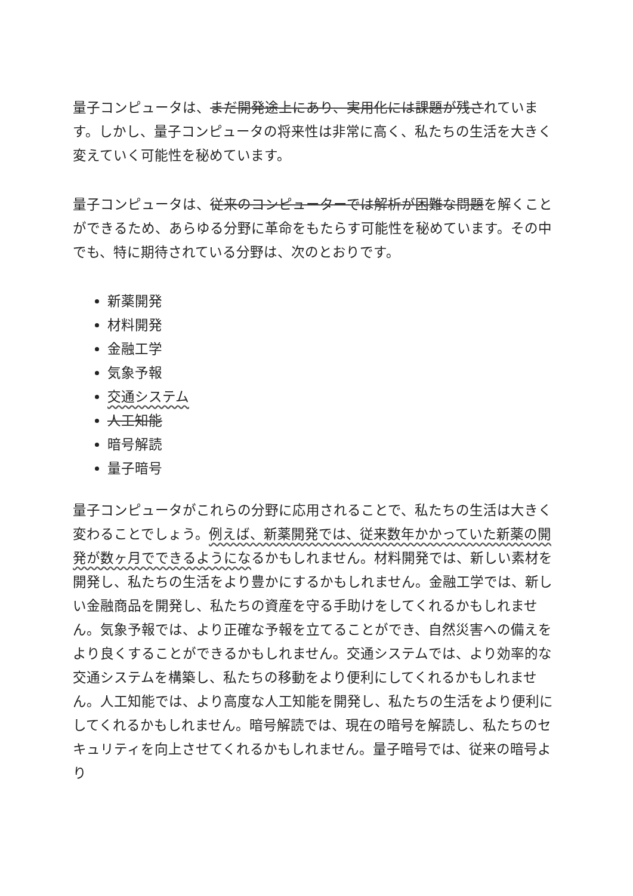量子コンピュータは、まだ開発途上にあり、実用化には課題が残されています。しかし、量子コンピュータの将来性は非常に高く、私たちの生活を大きく変えていく可能性を秘めています。
量子コンピュータは、従来のコンピューターでは解析が困難な問題を解くことができるため、あらゆる分野に革命をもたらす可能性を秘めています。その中でも、特に期待されている分野は、次のとおりです。
新薬開発
材料開発
金融工学
気象予報
交通システム
人工知能
暗号解読
量子暗号
量子コンピュータがこれらの分野に応用されることで、私たちの生活は大きく変わることでしょう。例えば、新薬開発では、従来数年かかっていた新薬の開発が数ヶ月でできるようになるかもしれません。材料開発では、新しい素材を開発し、私たちの生活をより豊かにするかもしれません。金融工学では、新しい金融商品を開発し、私たちの資産を守る手助けをしてくれるかもしれません。気象予報では、より正確な予報を立てることができ、自然災害への備えをより良くすることができるかもしれません。交通システムでは、より効率的な交通システムを構築し、私たちの移動をより便利にしてくれるかもしれません。人工知能では、より高度な人工知能を開発し、私たちの生活をより便利にしてくれるかもしれません。暗号解読では、現在の暗号を解読し、私たちのセキュリティを向上させてくれるかもしれません。量子暗号では、従来の暗号より